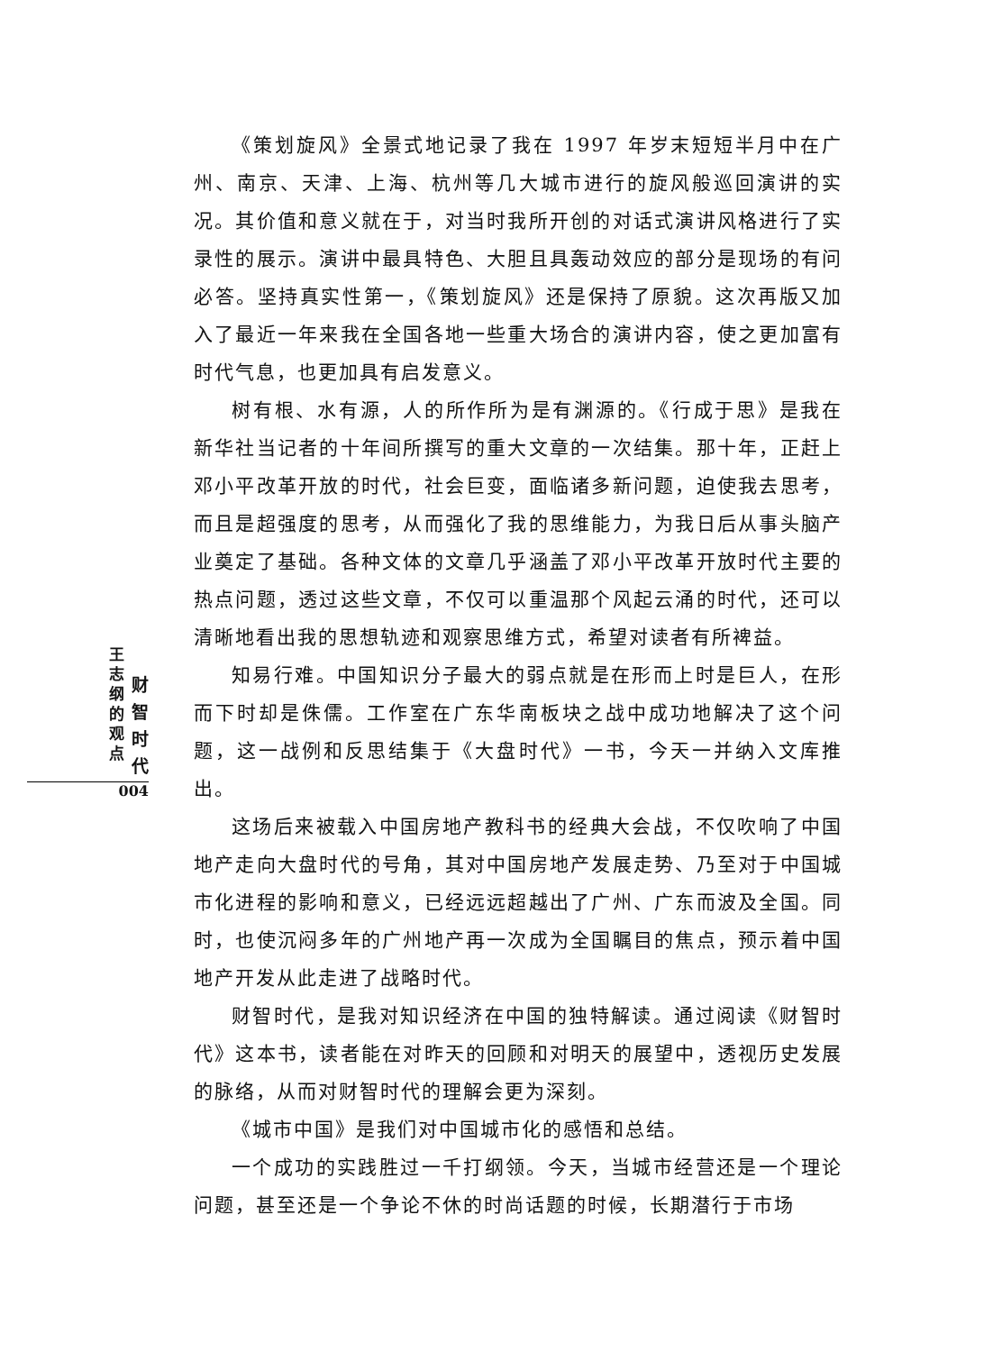王志纲的观点
财智时代
004
《策划旋风》全景式地记录了我在 1997 年岁末短短半月中在广州、南京、天津、上海、杭州等几大城市进行的旋风般巡回演讲的实况。其价值和意义就在于，对当时我所开创的对话式演讲风格进行了实录性的展示。演讲中最具特色、大胆且具轰动效应的部分是现场的有问必答。坚持真实性第一，《策划旋风》还是保持了原貌。这次再版又加入了最近一年来我在全国各地一些重大场合的演讲内容，使之更加富有时代气息，也更加具有启发意义。
树有根、水有源，人的所作所为是有渊源的。《行成于思》是我在新华社当记者的十年间所撰写的重大文章的一次结集。那十年，正赶上邓小平改革开放的时代，社会巨变，面临诸多新问题，迫使我去思考，而且是超强度的思考，从而强化了我的思维能力，为我日后从事头脑产业奠定了基础。各种文体的文章几乎涵盖了邓小平改革开放时代主要的热点问题，透过这些文章，不仅可以重温那个风起云涌的时代，还可以清晰地看出我的思想轨迹和观察思维方式，希望对读者有所裨益。
知易行难。中国知识分子最大的弱点就是在形而上时是巨人，在形而下时却是侏儒。工作室在广东华南板块之战中成功地解决了这个问题，这一战例和反思结集于《大盘时代》一书，今天一并纳入文库推出。
这场后来被载入中国房地产教科书的经典大会战，不仅吹响了中国地产走向大盘时代的号角，其对中国房地产发展走势、乃至对于中国城市化进程的影响和意义，已经远远超越出了广州、广东而波及全国。同时，也使沉闷多年的广州地产再一次成为全国瞩目的焦点，预示着中国地产开发从此走进了战略时代。
财智时代，是我对知识经济在中国的独特解读。通过阅读《财智时代》这本书，读者能在对昨天的回顾和对明天的展望中，透视历史发展的脉络，从而对财智时代的理解会更为深刻。
《城市中国》是我们对中国城市化的感悟和总结。
一个成功的实践胜过一千打纲领。今天，当城市经营还是一个理论问题，甚至还是一个争论不休的时尚话题的时候，长期潜行于市场